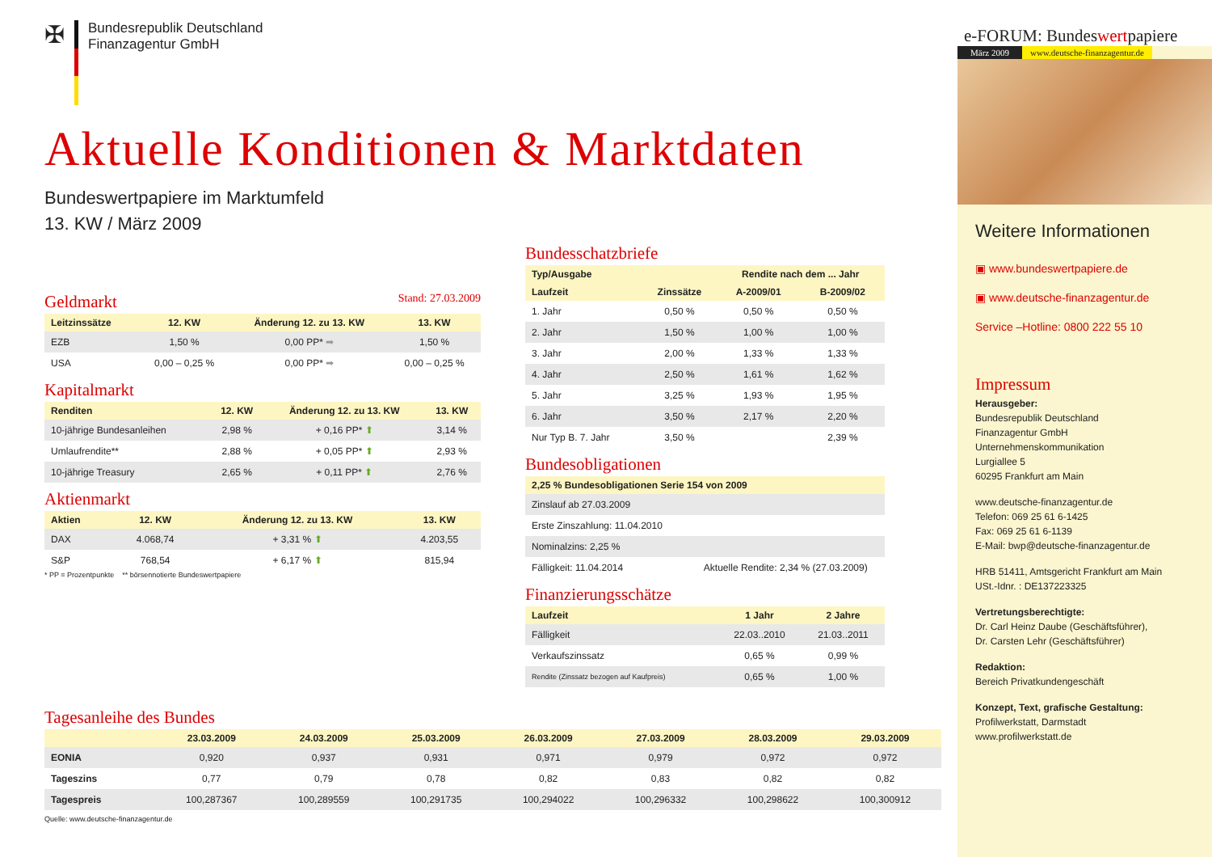✠
Bundesrepublik Deutschland
Finanzagentur GmbH
Aktuelle Konditionen & Marktdaten
Bundeswertpapiere im Marktumfeld
13. KW / März 2009
Geldmarkt Stand: 27.03.2009
| Leitzinssätze | 12. KW | Änderung 12. zu 13. KW | 13. KW |
| --- | --- | --- | --- |
| EZB | 1,50 % | 0,00 PP* ➡ | 1,50 % |
| USA | 0,00 – 0,25 % | 0,00 PP* ➡ | 0,00 – 0,25 % |
Kapitalmarkt
| Renditen | 12. KW | Änderung 12. zu 13. KW | 13. KW |
| --- | --- | --- | --- |
| 10-jährige Bundesanleihen | 2,98 % | + 0,16 PP* ⬆ | 3,14 % |
| Umlaufrendite** | 2,88 % | + 0,05 PP* ⬆ | 2,93 % |
| 10-jährige Treasury | 2,65 % | + 0,11 PP* ⬆ | 2,76 % |
Aktienmarkt
| Aktien | 12. KW | Änderung 12. zu 13. KW | 13. KW |
| --- | --- | --- | --- |
| DAX | 4.068,74 | + 3,31 % ⬆ | 4.203,55 |
| S&P | 768,54 | + 6,17 % ⬆ | 815,94 |
* PP = Prozentpunkte ** börsennotierte Bundeswertpapiere
Bundesschatzbriefe
| Typ/Ausgabe | | Rendite nach dem ... Jahr | |
| --- | --- | --- | --- |
| Laufzeit | Zinssätze | A-2009/01 | B-2009/02 |
| 1. Jahr | 0,50 % | 0,50 % | 0,50 % |
| 2. Jahr | 1,50 % | 1,00 % | 1,00 % |
| 3. Jahr | 2,00 % | 1,33 % | 1,33 % |
| 4. Jahr | 2,50 % | 1,61 % | 1,62 % |
| 5. Jahr | 3,25 % | 1,93 % | 1,95 % |
| 6. Jahr | 3,50 % | 2,17 % | 2,20 % |
| Nur Typ B. 7. Jahr | 3,50 % | | 2,39 % |
Bundesobligationen
| 2,25 % Bundesobligationen Serie 154 von 2009 | |
| --- | --- |
| Zinslauf ab 27.03.2009 | |
| Erste Zinszahlung: 11.04.2010 | |
| Nominalzins: 2,25 % | |
| Fälligkeit: 11.04.2014 | Aktuelle Rendite: 2,34 % (27.03.2009) |
Finanzierungsschätze
| Laufzeit | 1 Jahr | 2 Jahre |
| --- | --- | --- |
| Fälligkeit | 22.03..2010 | 21.03..2011 |
| Verkaufszinssatz | 0,65 % | 0,99 % |
| Rendite (Zinssatz bezogen auf Kaufpreis) | 0,65 % | 1,00 % |
Tagesanleihe des Bundes
| | 23.03.2009 | 24.03.2009 | 25.03.2009 | 26.03.2009 | 27.03.2009 | 28.03.2009 | 29.03.2009 |
| --- | --- | --- | --- | --- | --- | --- | --- |
| EONIA | 0,920 | 0,937 | 0,931 | 0,971 | 0,979 | 0,972 | 0,972 |
| Tageszins | 0,77 | 0,79 | 0,78 | 0,82 | 0,83 | 0,82 | 0,82 |
| Tagespreis | 100,287367 | 100,289559 | 100,291735 | 100,294022 | 100,296332 | 100,298622 | 100,300912 |
Quelle: www.deutsche-finanzagentur.de
e-FORUM: Bundeswertpapiere
März 2009 www.deutsche-finanzagentur.de
Weitere Informationen
▣ www.bundeswertpapiere.de
▣ www.deutsche-finanzagentur.de
Service –Hotline: 0800 222 55 10
Impressum
Herausgeber:
Bundesrepublik Deutschland
Finanzagentur GmbH
Unternehmenskommunikation
Lurgiallee 5
60295 Frankfurt am Main
www.deutsche-finanzagentur.de
Telefon: 069 25 61 6-1425
Fax: 069 25 61 6-1139
E-Mail: bwp@deutsche-finanzagentur.de
HRB 51411, Amtsgericht Frankfurt am Main
USt.-Idnr. : DE137223325
Vertretungsberechtigte:
Dr. Carl Heinz Daube (Geschäftsführer),
Dr. Carsten Lehr (Geschäftsführer)
Redaktion:
Bereich Privatkundengeschäft
Konzept, Text, grafische Gestaltung:
Profilwerkstatt, Darmstadt
www.profilwerkstatt.de